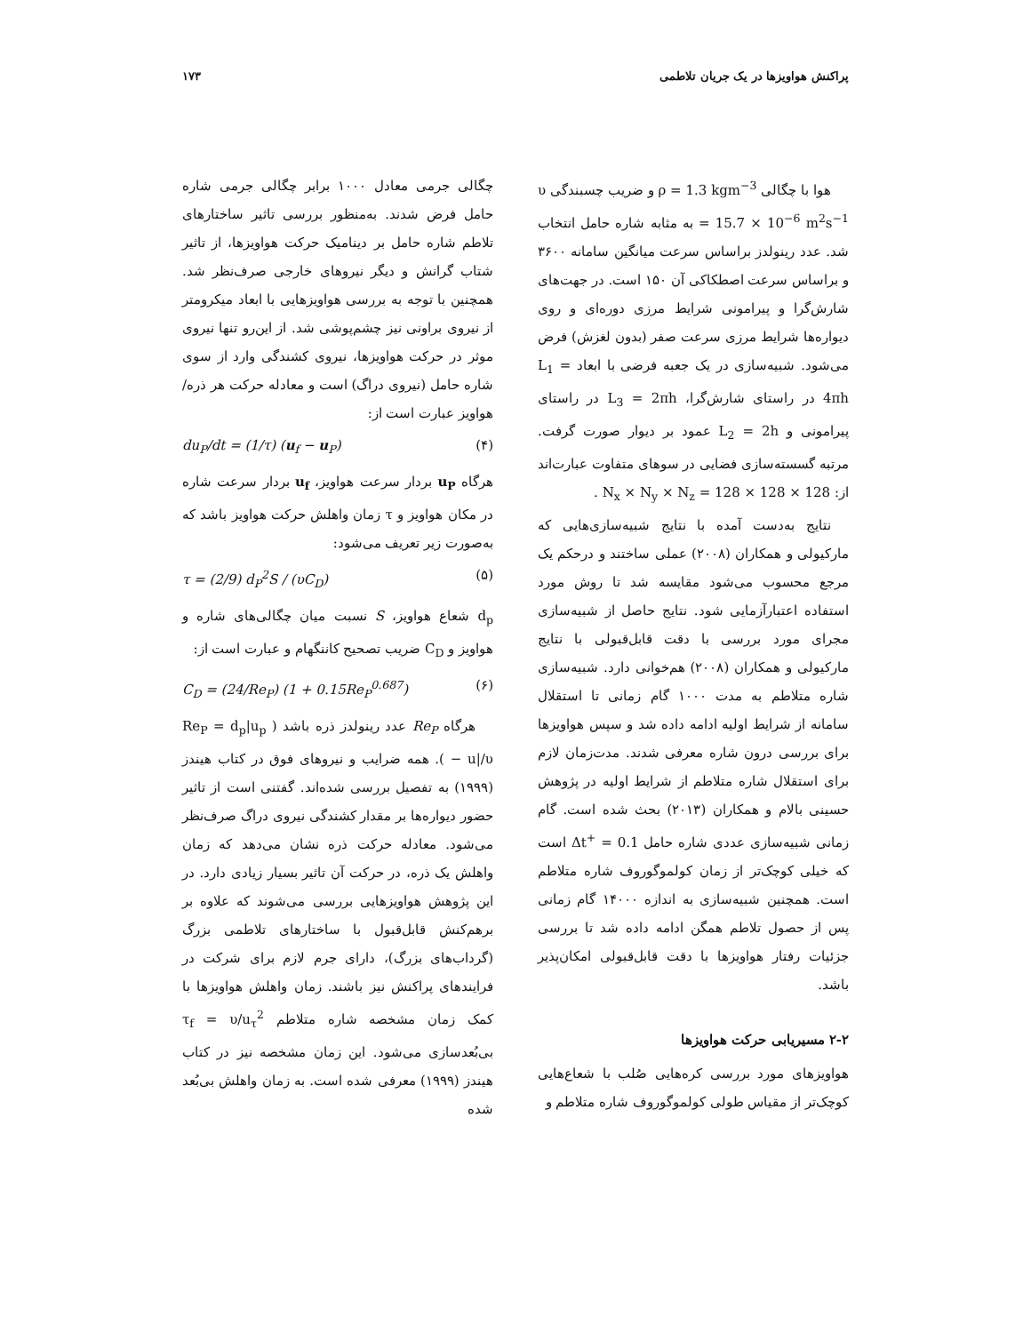پراکنش هواویزها در یک جریان تلاطمی ۱۷۳
هوا با چگالی ρ = 1.3 kgm<sup>−3</sup> و ضریب چسبندگی υ = 15.7 × 10<sup>−6</sup> m<sup>2</sup>s<sup>−1</sup> به مثابه شاره حامل انتخاب شد. عدد رینولدز براساس سرعت میانگین سامانه ۳۶۰۰ و براساس سرعت اصطکاکی آن ۱۵۰ است. در جهت‌های شارش‌گرا و پیرامونی شرایط مرزی دوره‌ای و روی دیواره‌ها شرایط مرزی سرعت صفر (بدون لغزش) فرض می‌شود. شبیه‌سازی در یک جعبه فرضی با ابعاد L<sub>1</sub> = 4πh در راستای شارش‌گرا، L<sub>3</sub> = 2πh در راستای پیرامونی و L<sub>2</sub> = 2h عمود بر دیوار صورت گرفت. مرتبه گسسته‌سازی فضایی در سوهای متفاوت عبارت‌اند از: N<sub>x</sub> × N<sub>y</sub> × N<sub>z</sub> = 128 × 128 × 128 .
نتایج به‌دست آمده با نتایج شبیه‌سازی‌هایی که مارکیولی و همکاران (۲۰۰۸) عملی ساختند و درحکم یک مرجع محسوب می‌شود مقایسه شد تا روش مورد استفاده اعتبارآزمایی شود. نتایج حاصل از شبیه‌سازی مجرای مورد بررسی با دقت قابل‌قبولی با نتایج مارکیولی و همکاران (۲۰۰۸) هم‌خوانی دارد. شبیه‌سازی شاره متلاطم به مدت ۱۰۰۰ گام زمانی تا استقلال سامانه از شرایط اولیه ادامه داده شد و سپس هواویزها برای بررسی درون شاره معرفی شدند. مدت‌زمان لازم برای استقلال شاره متلاطم از شرایط اولیه در پژوهش حسینی بالام و همکاران (۲۰۱۳) بحث شده است. گام زمانی شبیه‌سازی عددی شاره حامل Δt<sup>+</sup> = 0.1 است که خیلی کوچک‌تر از زمان کولموگوروف شاره متلاطم است. همچنین شبیه‌سازی به اندازه ۱۴۰۰۰ گام زمانی پس از حصول تلاطم همگن ادامه داده شد تا بررسی جزئیات رفتار هواویزها با دقت قابل‌قبولی امکان‌پذیر باشد.
۲-۲ مسیریابی حرکت هواویزها
هواویزهای مورد بررسی کره‌هایی صُلب با شعاع‌هایی کوچک‌تر از مقیاس طولی کولموگوروف شاره متلاطم و
چگالی جرمی معادل ۱۰۰۰ برابر چگالی جرمی شاره حامل فرض شدند. به‌منظور بررسی تاثیر ساختارهای تلاطم شاره حامل بر دینامیک حرکت هواویزها، از تاثیر شتاب گرانش و دیگر نیروهای خارجی صرف‌نظر شد. همچنین با توجه به بررسی هواویزهایی با ابعاد میکرومتر از نیروی براونی نیز چشم‌پوشی شد. از این‌رو تنها نیروی موثر در حرکت هواویزها، نیروی کشندگی وارد از سوی شاره حامل (نیروی دراگ) است و معادله حرکت هر ذره/ هواویز عبارت است از:
du<sub>P</sub>/dt = (1/τ) (u<sub>f</sub> − u<sub>P</sub>) (۴)
هرگاه u<sub>P</sub> بردار سرعت هواویز، u<sub>f</sub> بردار سرعت شاره در مکان هواویز و τ زمان واهلش حرکت هواویز باشد که به‌صورت زیر تعریف می‌شود:
τ = (2/9) d<sub>P</sub><sup>2</sup>S / (υC<sub>D</sub>) (۵)
d<sub>p</sub> شعاع هواویز، S نسبت میان چگالی‌های شاره و هواویز و C<sub>D</sub> ضریب تصحیح کاننگهام و عبارت است از:
C<sub>D</sub> = (24/Re<sub>P</sub>) (1 + 0.15Re<sub>P</sub><sup>0.687</sup>) (۶)
هرگاه Re<sub>P</sub> عدد رینولدز ذره باشد ( Re<sub>P</sub> = d<sub>p</sub>|u<sub>p</sub> − u|/υ ). همه ضرایب و نیروهای فوق در کتاب هیندز (۱۹۹۹) به تفصیل بررسی شده‌اند. گفتنی است از تاثیر حضور دیواره‌ها بر مقدار کشندگی نیروی دراگ صرف‌نظر می‌شود. معادله حرکت ذره نشان می‌دهد که زمان واهلش یک ذره، در حرکت آن تاثیر بسیار زیادی دارد. در این پژوهش هواویزهایی بررسی می‌شوند که علاوه بر برهم‌کنش قابل‌قبول با ساختارهای تلاطمی بزرگ (گرداب‌های بزرگ)، دارای جرم لازم برای شرکت در فرایندهای پراکنش نیز باشند. زمان واهلش هواویزها با کمک زمان مشخصه شاره متلاطم τ<sub>f</sub> = υ/u<sub>τ</sub><sup>2</sup> بی‌بُعدسازی می‌شود. این زمان مشخصه نیز در کتاب هیندز (۱۹۹۹) معرفی شده است. به زمان واهلش بی‌بُعد شده